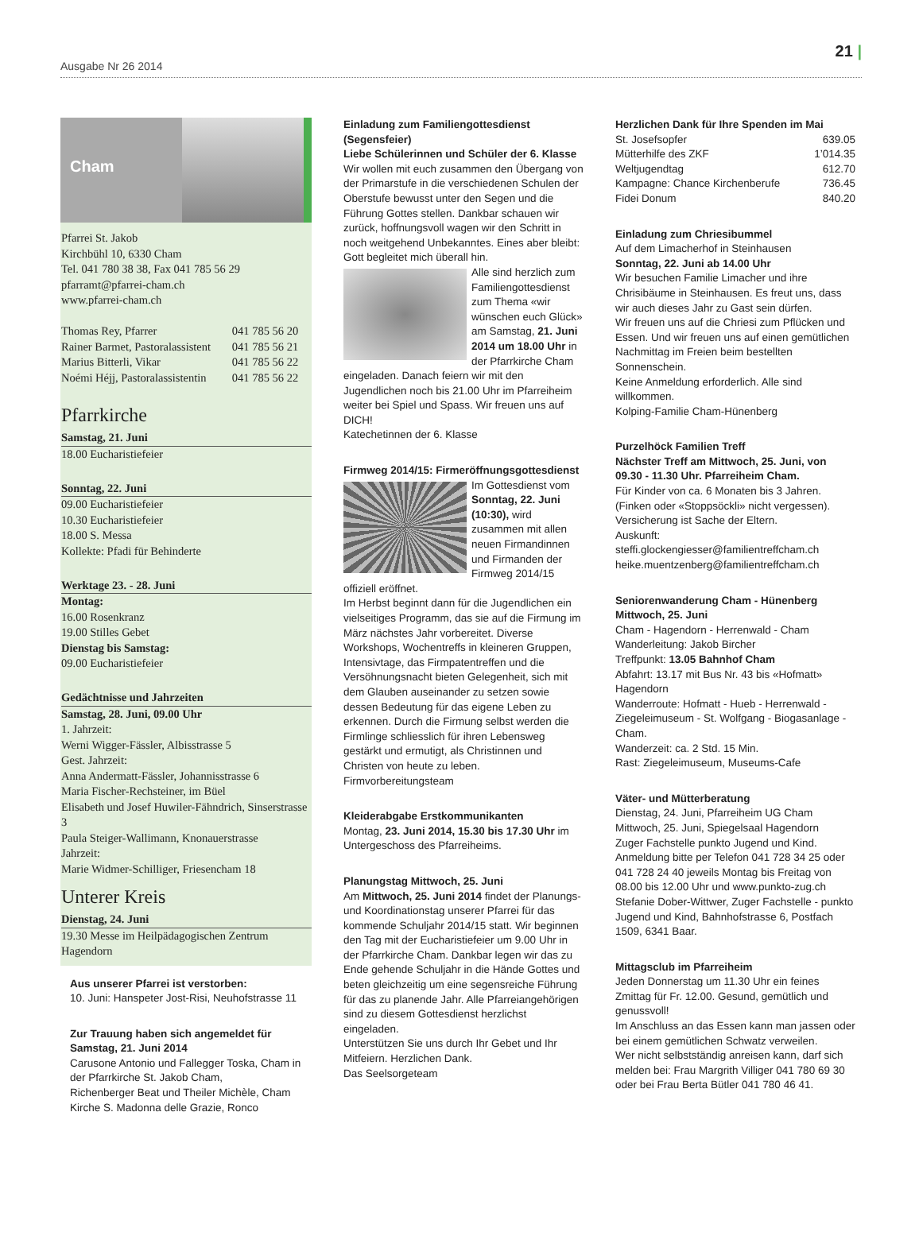Ausgabe Nr 26 2014
21 |
Cham
Pfarrei St. Jakob
Kirchbühl 10, 6330 Cham
Tel. 041 780 38 38, Fax 041 785 56 29
pfarramt@pfarrei-cham.ch
www.pfarrei-cham.ch
| Thomas Rey, Pfarrer | 041 785 56 20 |
| Rainer Barmet, Pastoralassistent | 041 785 56 21 |
| Marius Bitterli, Vikar | 041 785 56 22 |
| Noémi Héjj, Pastoralassistentin | 041 785 56 22 |
Pfarrkirche
Samstag, 21. Juni
18.00 Eucharistiefeier
Sonntag, 22. Juni
09.00 Eucharistiefeier
10.30 Eucharistiefeier
18.00 S. Messa
Kollekte: Pfadi für Behinderte
Werktage 23. - 28. Juni
Montag:
16.00 Rosenkranz
19.00 Stilles Gebet
Dienstag bis Samstag:
09.00 Eucharistiefeier
Gedächtnisse und Jahrzeiten
Samstag, 28. Juni, 09.00 Uhr
1. Jahrzeit:
Werni Wigger-Fässler, Albisstrasse 5
Gest. Jahrzeit:
Anna Andermatt-Fässler, Johannisstrasse 6
Maria Fischer-Rechsteiner, im Büel
Elisabeth und Josef Huwiler-Fähndrich, Sinserstrasse 3
Paula Steiger-Wallimann, Knonauerstrasse
Jahrzeit:
Marie Widmer-Schilliger, Friesencham 18
Unterer Kreis
Dienstag, 24. Juni
19.30 Messe im Heilpädagogischen Zentrum Hagendorn
Aus unserer Pfarrei ist verstorben:
10. Juni: Hanspeter Jost-Risi, Neuhofstrasse 11
Zur Trauung haben sich angemeldet für Samstag, 21. Juni 2014
Carusone Antonio und Fallegger Toska, Cham in der Pfarrkirche St. Jakob Cham,
Richenberger Beat und Theiler Michèle, Cham Kirche S. Madonna delle Grazie, Ronco
Einladung zum Familiengottesdienst (Segensfeier)
Liebe Schülerinnen und Schüler der 6. Klasse
Wir wollen mit euch zusammen den Übergang von der Primarstufe in die verschiedenen Schulen der Oberstufe bewusst unter den Segen und die Führung Gottes stellen. Dankbar schauen wir zurück, hoffnungsvoll wagen wir den Schritt in noch weitgehend Unbekanntes. Eines aber bleibt: Gott begleitet mich überall hin.
Alle sind herzlich zum Familiengottesdienst zum Thema «wir wünschen euch Glück» am Samstag, 21. Juni 2014 um 18.00 Uhr in der Pfarrkirche Cham eingeladen. Danach feiern wir mit den Jugendlichen noch bis 21.00 Uhr im Pfarreiheim weiter bei Spiel und Spass. Wir freuen uns auf DICH!
Katechetinnen der 6. Klasse
Firmweg 2014/15: Firmeröffnungsgottesdienst
Im Gottesdienst vom Sonntag, 22. Juni (10:30), wird zusammen mit allen neuen Firmandinnen und Firmanden der Firmweg 2014/15 offiziell eröffnet.
Im Herbst beginnt dann für die Jugendlichen ein vielseitiges Programm, das sie auf die Firmung im März nächstes Jahr vorbereitet. Diverse Workshops, Wochentreffs in kleineren Gruppen, Intensivtage, das Firmpatentreffen und die Versöhnungsnacht bieten Gelegenheit, sich mit dem Glauben auseinander zu setzen sowie dessen Bedeutung für das eigene Leben zu erkennen. Durch die Firmung selbst werden die Firmlinge schliesslich für ihren Lebensweg gestärkt und ermutigt, als Christinnen und Christen von heute zu leben.
Firmvorbereitungsteam
Kleiderabgabe Erstkommunikanten
Montag, 23. Juni 2014, 15.30 bis 17.30 Uhr im Untergeschoss des Pfarreiheims.
Planungstag Mittwoch, 25. Juni
Am Mittwoch, 25. Juni 2014 findet der Planungs- und Koordinationstag unserer Pfarrei für das kommende Schuljahr 2014/15 statt. Wir beginnen den Tag mit der Eucharistiefeier um 9.00 Uhr in der Pfarrkirche Cham. Dankbar legen wir das zu Ende gehende Schuljahr in die Hände Gottes und beten gleichzeitig um eine segensreiche Führung für das zu planende Jahr. Alle Pfarreiangehörigen sind zu diesem Gottesdienst herzlichst eingeladen.
Unterstützen Sie uns durch Ihr Gebet und Ihr Mitfeiern. Herzlichen Dank.
Das Seelsorgeteam
Herzlichen Dank für Ihre Spenden im Mai
| St. Josefsopfer | 639.05 |
| Mütterhilfe des ZKF | 1’014.35 |
| Weltjugendtag | 612.70 |
| Kampagne: Chance Kirchenberufe | 736.45 |
| Fidei Donum | 840.20 |
Einladung zum Chriesibummel
Auf dem Limacherhof in Steinhausen
Sonntag, 22. Juni ab 14.00 Uhr
Wir besuchen Familie Limacher und ihre Chrisibäume in Steinhausen. Es freut uns, dass wir auch dieses Jahr zu Gast sein dürfen.
Wir freuen uns auf die Chriesi zum Pflücken und Essen. Und wir freuen uns auf einen gemütlichen Nachmittag im Freien beim bestellten Sonnenschein.
Keine Anmeldung erforderlich. Alle sind willkommen.
Kolping-Familie Cham-Hünenberg
Purzelhöck Familien Treff
Nächster Treff am Mittwoch, 25. Juni, von 09.30 - 11.30 Uhr. Pfarreiheim Cham.
Für Kinder von ca. 6 Monaten bis 3 Jahren. (Finken oder «Stoppsöckli» nicht vergessen). Versicherung ist Sache der Eltern.
Auskunft:
steffi.glockengiesser@familientreffcham.ch
heike.muentzenberg@familientreffcham.ch
Seniorenwanderung Cham - Hünenberg
Mittwoch, 25. Juni
Cham - Hagendorn - Herrenwald - Cham
Wanderleitung: Jakob Bircher
Treffpunkt: 13.05 Bahnhof Cham
Abfahrt: 13.17 mit Bus Nr. 43 bis «Hofmatt» Hagendorn
Wanderroute: Hofmatt - Hueb - Herrenwald - Ziegeleimuseum - St. Wolfgang - Biogasanlage - Cham.
Wanderzeit: ca. 2 Std. 15 Min.
Rast: Ziegeleimuseum, Museums-Cafe
Väter- und Mütterberatung
Dienstag, 24. Juni, Pfarreiheim UG Cham
Mittwoch, 25. Juni, Spiegelsaal Hagendorn
Zuger Fachstelle punkto Jugend und Kind.
Anmeldung bitte per Telefon 041 728 34 25 oder 041 728 24 40 jeweils Montag bis Freitag von 08.00 bis 12.00 Uhr und www.punkto-zug.ch
Stefanie Dober-Wittwer, Zuger Fachstelle - punkto Jugend und Kind, Bahnhofstrasse 6, Postfach 1509, 6341 Baar.
Mittagsclub im Pfarreiheim
Jeden Donnerstag um 11.30 Uhr ein feines Zmittag für Fr. 12.00. Gesund, gemütlich und genussvoll!
Im Anschluss an das Essen kann man jassen oder bei einem gemütlichen Schwatz verweilen.
Wer nicht selbstständig anreisen kann, darf sich melden bei: Frau Margrith Villiger 041 780 69 30 oder bei Frau Berta Bütler 041 780 46 41.